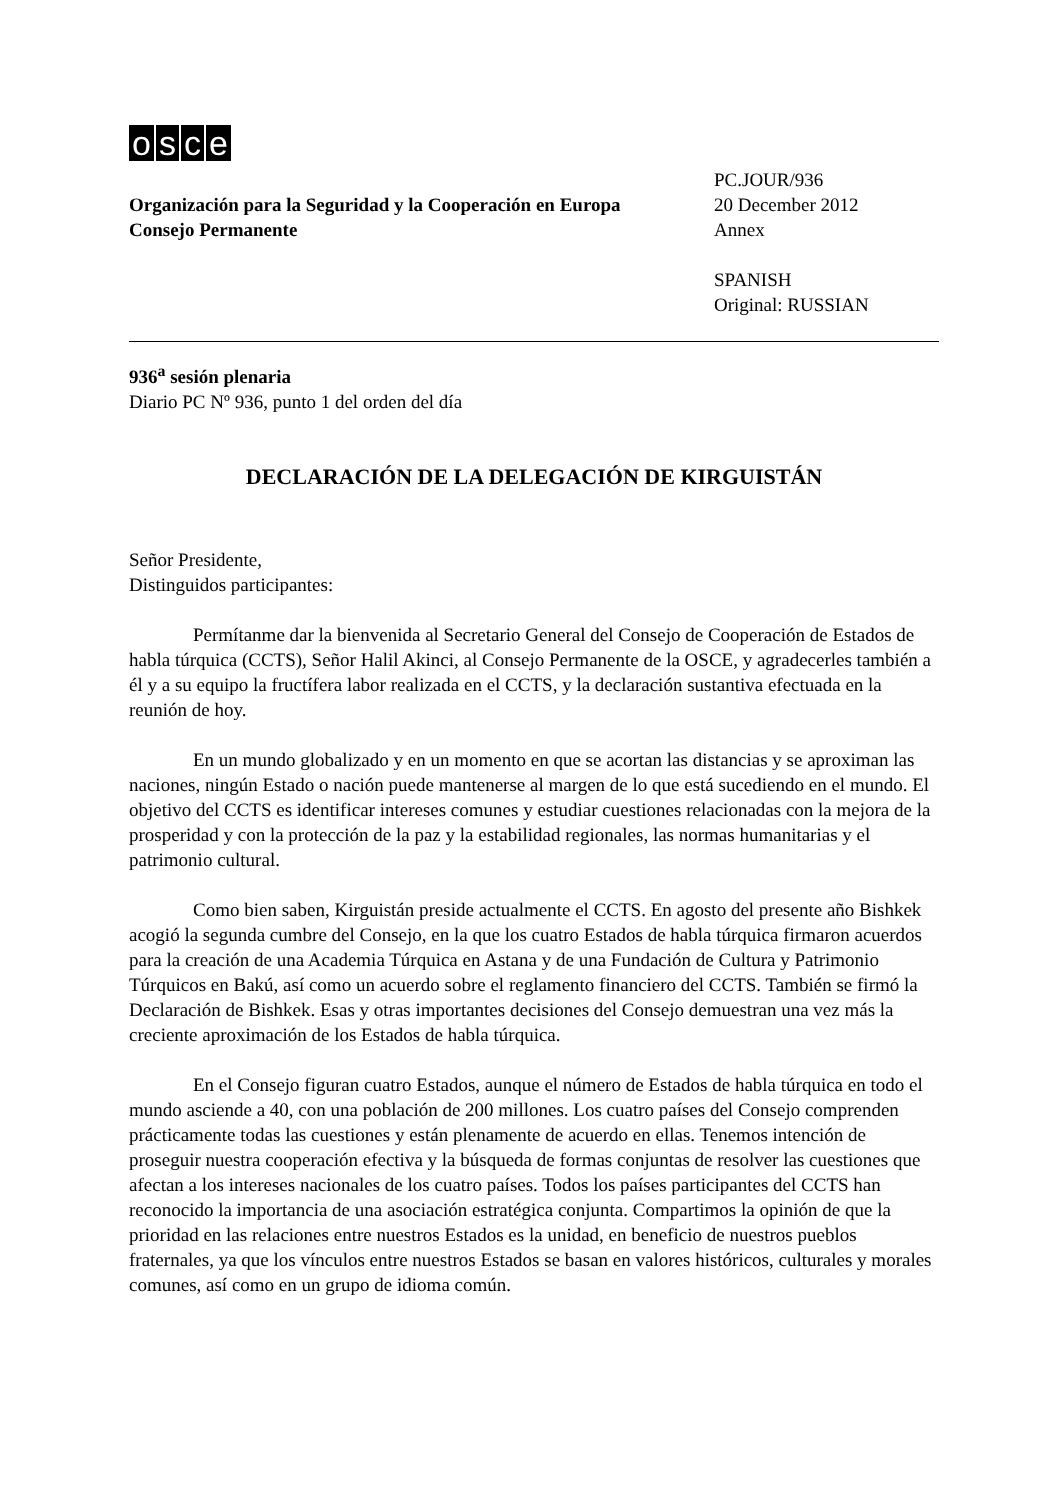osce
Organización para la Seguridad y la Cooperación en Europa
Consejo Permanente
PC.JOUR/936
20 December 2012
Annex
SPANISH
Original: RUSSIAN
936<sup>a</sup> sesión plenaria
Diario PC Nº 936, punto 1 del orden del día
DECLARACIÓN DE LA DELEGACIÓN DE KIRGUISTÁN
Señor Presidente,
Distinguidos participantes:
Permítanme dar la bienvenida al Secretario General del Consejo de Cooperación de Estados de habla túrquica (CCTS), Señor Halil Akinci, al Consejo Permanente de la OSCE, y agradecerles también a él y a su equipo la fructífera labor realizada en el CCTS, y la declaración sustantiva efectuada en la reunión de hoy.
En un mundo globalizado y en un momento en que se acortan las distancias y se aproximan las naciones, ningún Estado o nación puede mantenerse al margen de lo que está sucediendo en el mundo. El objetivo del CCTS es identificar intereses comunes y estudiar cuestiones relacionadas con la mejora de la prosperidad y con la protección de la paz y la estabilidad regionales, las normas humanitarias y el patrimonio cultural.
Como bien saben, Kirguistán preside actualmente el CCTS. En agosto del presente año Bishkek acogió la segunda cumbre del Consejo, en la que los cuatro Estados de habla túrquica firmaron acuerdos para la creación de una Academia Túrquica en Astana y de una Fundación de Cultura y Patrimonio Túrquicos en Bakú, así como un acuerdo sobre el reglamento financiero del CCTS. También se firmó la Declaración de Bishkek. Esas y otras importantes decisiones del Consejo demuestran una vez más la creciente aproximación de los Estados de habla túrquica.
En el Consejo figuran cuatro Estados, aunque el número de Estados de habla túrquica en todo el mundo asciende a 40, con una población de 200 millones. Los cuatro países del Consejo comprenden prácticamente todas las cuestiones y están plenamente de acuerdo en ellas. Tenemos intención de proseguir nuestra cooperación efectiva y la búsqueda de formas conjuntas de resolver las cuestiones que afectan a los intereses nacionales de los cuatro países. Todos los países participantes del CCTS han reconocido la importancia de una asociación estratégica conjunta. Compartimos la opinión de que la prioridad en las relaciones entre nuestros Estados es la unidad, en beneficio de nuestros pueblos fraternales, ya que los vínculos entre nuestros Estados se basan en valores históricos, culturales y morales comunes, así como en un grupo de idioma común.